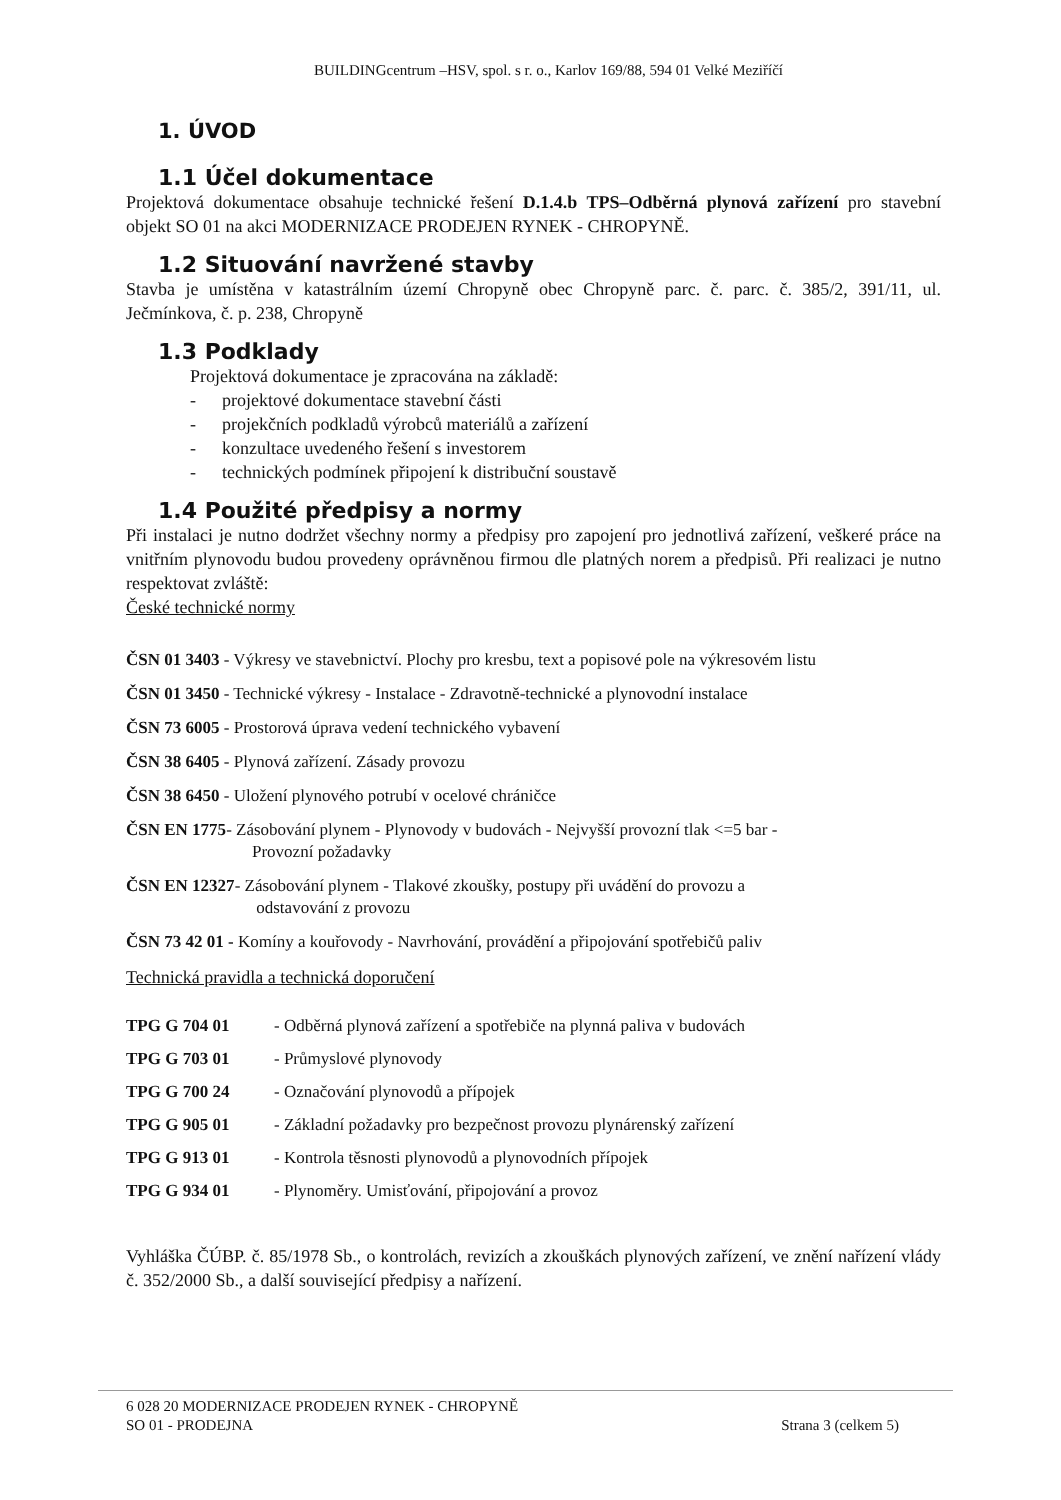BUILDINGcentrum –HSV, spol. s r. o., Karlov 169/88, 594 01 Velké Meziříčí
1. ÚVOD
1.1 Účel dokumentace
Projektová dokumentace obsahuje technické řešení D.1.4.b TPS–Odběrná plynová zařízení pro stavební objekt SO 01 na akci MODERNIZACE PRODEJEN RYNEK - CHROPYNĚ.
1.2 Situování navržené stavby
Stavba je umístěna v katastrálním území Chropyně obec Chropyně parc. č. parc. č. 385/2, 391/11, ul. Ječmínkova, č. p. 238, Chropyně
1.3 Podklady
Projektová dokumentace je zpracována na základě:
- projektové dokumentace stavební části
- projekčních podkladů výrobců materiálů a zařízení
- konzultace uvedeného řešení s investorem
- technických podmínek připojení k distribuční soustavě
1.4 Použité předpisy a normy
Při instalaci je nutno dodržet všechny normy a předpisy pro zapojení pro jednotlivá zařízení, veškeré práce na vnitřním plynovodu budou provedeny oprávněnou firmou dle platných norem a předpisů. Při realizaci je nutno respektovat zvláště:
České technické normy
ČSN 01 3403 - Výkresy ve stavebnictví. Plochy pro kresbu, text a popisové pole na výkresovém listu
ČSN 01 3450 - Technické výkresy - Instalace - Zdravotně-technické a plynovodní instalace
ČSN 73 6005 - Prostorová úprava vedení technického vybavení
ČSN 38 6405 - Plynová zařízení. Zásady provozu
ČSN 38 6450 - Uložení plynového potrubí v ocelové chráničce
ČSN EN 1775- Zásobování plynem - Plynovody v budovách - Nejvyšší provozní tlak <=5 bar -
Provozní požadavky
ČSN EN 12327- Zásobování plynem - Tlakové zkoušky, postupy při uvádění do provozu a
odstavování z provozu
ČSN 73 42 01 - Komíny a kouřovody - Navrhování, provádění a připojování spotřebičů paliv
Technická pravidla a technická doporučení
TPG G 704 01 - Odběrná plynová zařízení a spotřebiče na plynná paliva v budovách
TPG G 703 01 - Průmyslové plynovody
TPG G 700 24 - Označování plynovodů a přípojek
TPG G 905 01 - Základní požadavky pro bezpečnost provozu plynárenský zařízení
TPG G 913 01 - Kontrola těsnosti plynovodů a plynovodních přípojek
TPG G 934 01 - Plynoměry. Umisťování, připojování a provoz
Vyhláška ČÚBP. č. 85/1978 Sb., o kontrolách, revizích a zkouškách plynových zařízení, ve znění nařízení vlády č. 352/2000 Sb., a další související předpisy a nařízení.
6 028 20 MODERNIZACE PRODEJEN RYNEK - CHROPYNĚ
SO 01 - PRODEJNA Strana 3 (celkem 5)